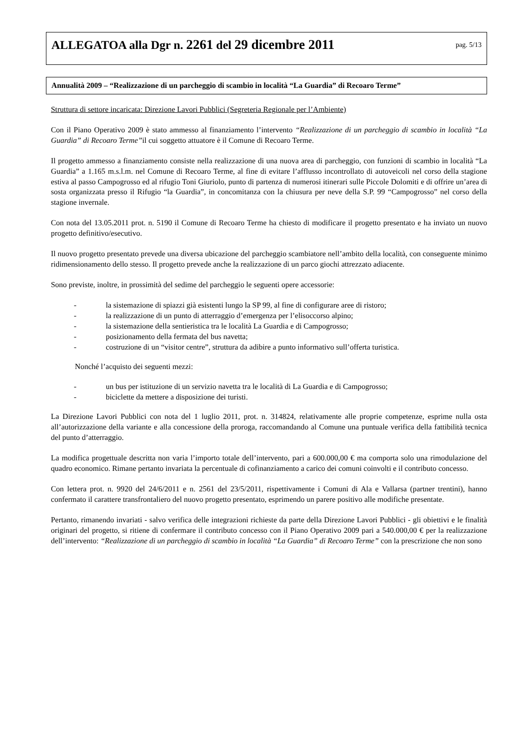ALLEGATOA alla Dgr n. 2261 del 29 dicembre 2011
pag. 5/13
Annualità 2009 – “Realizzazione di un parcheggio di scambio in località “La Guardia” di Recoaro Terme”
Struttura di settore incaricata: Direzione Lavori Pubblici (Segreteria Regionale per l’Ambiente)
Con il Piano Operativo 2009 è stato ammesso al finanziamento l’intervento “Realizzazione di un parcheggio di scambio in località “La Guardia” di Recoaro Terme”il cui soggetto attuatore è il Comune di Recoaro Terme.
Il progetto ammesso a finanziamento consiste nella realizzazione di una nuova area di parcheggio, con funzioni di scambio in località “La Guardia” a 1.165 m.s.l.m. nel Comune di Recoaro Terme, al fine di evitare l’afflusso incontrollato di autoveicoli nel corso della stagione estiva al passo Campogrosso ed al rifugio Toni Giuriolo, punto di partenza di numerosi itinerari sulle Piccole Dolomiti e di offrire un’area di sosta organizzata presso il Rifugio “la Guardia”, in concomitanza con la chiusura per neve della S.P. 99 “Campogrosso” nel corso della stagione invernale.
Con nota del 13.05.2011 prot. n. 5190 il Comune di Recoaro Terme ha chiesto di modificare il progetto presentato e ha inviato un nuovo progetto definitivo/esecutivo.
Il nuovo progetto presentato prevede una diversa ubicazione del parcheggio scambiatore nell’ambito della località, con conseguente minimo ridimensionamento dello stesso. Il progetto prevede anche la realizzazione di un parco giochi attrezzato adiacente.
Sono previste, inoltre, in prossimità del sedime del parcheggio le seguenti opere accessorie:
- la sistemazione di spiazzi già esistenti lungo la SP 99, al fine di configurare aree di ristoro;
- la realizzazione di un punto di atterraggio d’emergenza per l’elisoccorso alpino;
- la sistemazione della sentieristica tra le località La Guardia e di Campogrosso;
- posizionamento della fermata del bus navetta;
- costruzione di un “visitor centre”, struttura da adibire a punto informativo sull’offerta turistica.
Nonché l’acquisto dei seguenti mezzi:
- un bus per istituzione di un servizio navetta tra le località di La Guardia e di Campogrosso;
- biciclette da mettere a disposizione dei turisti.
La Direzione Lavori Pubblici con nota del 1 luglio 2011, prot. n. 314824, relativamente alle proprie competenze, esprime nulla osta all’autorizzazione della variante e alla concessione della proroga, raccomandando al Comune una puntuale verifica della fattibilità tecnica del punto d’atterraggio.
La modifica progettuale descritta non varia l’importo totale dell’intervento, pari a 600.000,00 € ma comporta solo una rimodulazione del quadro economico. Rimane pertanto invariata la percentuale di cofinanziamento a carico dei comuni coinvolti e il contributo concesso.
Con lettera prot. n. 9920 del 24/6/2011 e n. 2561 del 23/5/2011, rispettivamente i Comuni di Ala e Vallarsa (partner trentini), hanno confermato il carattere transfrontaliero del nuovo progetto presentato, esprimendo un parere positivo alle modifiche presentate.
Pertanto, rimanendo invariati - salvo verifica delle integrazioni richieste da parte della Direzione Lavori Pubblici - gli obiettivi e le finalità originari del progetto, si ritiene di confermare il contributo concesso con il Piano Operativo 2009 pari a 540.000,00 € per la realizzazione dell’intervento: “Realizzazione di un parcheggio di scambio in località “La Guardia” di Recoaro Terme” con la prescrizione che non sono